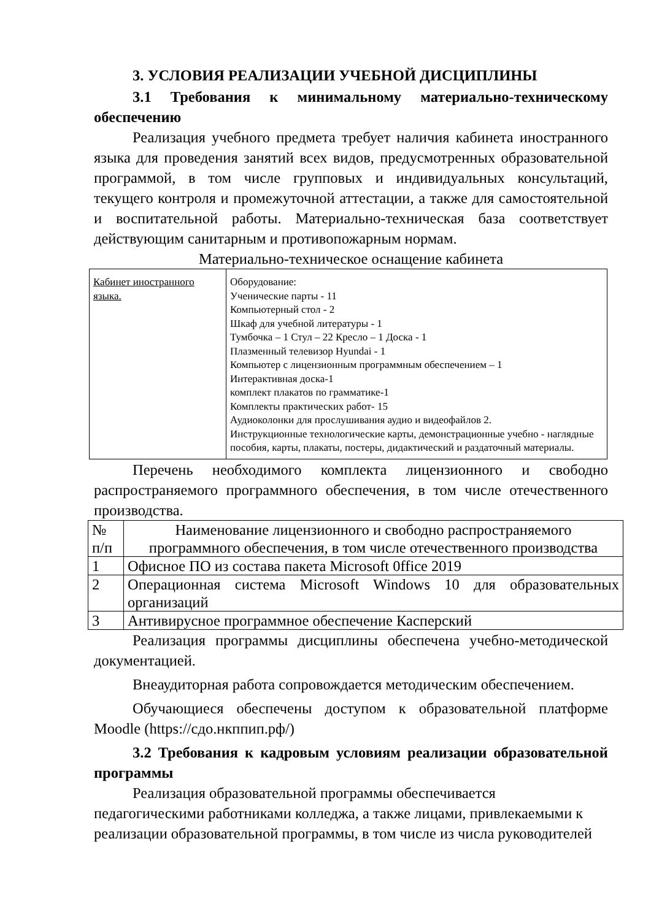3. УСЛОВИЯ РЕАЛИЗАЦИИ УЧЕБНОЙ ДИСЦИПЛИНЫ
3.1 Требования к минимальному материально-техническому обеспечению
Реализация учебного предмета требует наличия кабинета иностранного языка для проведения занятий всех видов, предусмотренных образовательной программой, в том числе групповых и индивидуальных консультаций, текущего контроля и промежуточной аттестации, а также для самостоятельной и воспитательной работы. Материально-техническая база соответствует действующим санитарным и противопожарным нормам.
Материально-техническое оснащение кабинета
| Кабинет иностранного языка. | Оборудование: Ученические парты - 11 Компьютерный стол - 2 Шкаф для учебной литературы - 1 Тумбочка – 1 Стул – 22 Кресло – 1 Доска - 1 Плазменный телевизор Hyundai - 1 Компьютер с лицензионным программным обеспечением – 1 Интерактивная доска-1 комплект плакатов по грамматике-1 Комплекты практических работ- 15 Аудиоколонки для прослушивания аудио и видеофайлов 2. Инструкционные технологические карты, демонстрационные учебно - наглядные пособия, карты, плакаты, постеры, дидактический и раздаточный материалы. |
Перечень необходимого комплекта лицензионного и свободно распространяемого программного обеспечения, в том числе отечественного производства.
| № п/п | Наименование лицензионного и свободно распространяемого программного обеспечения, в том числе отечественного производства |
| 1 | Офисное ПО из состава пакета Microsoft 0ffice 2019 |
| 2 | Операционная система Microsoft Windows 10 для образовательных организаций |
| 3 | Антивирусное программное обеспечение Касперский |
Реализация программы дисциплины обеспечена учебно-методической документацией.
Внеаудиторная работа сопровождается методическим обеспечением.
Обучающиеся обеспечены доступом к образовательной платформе Moodle (https://сдо.нкппип.рф/)
3.2 Требования к кадровым условиям реализации образовательной программы
Реализация образовательной программы обеспечивается
педагогическими работниками колледжа, а также лицами, привлекаемыми к реализации образовательной программы, в том числе из числа руководителей